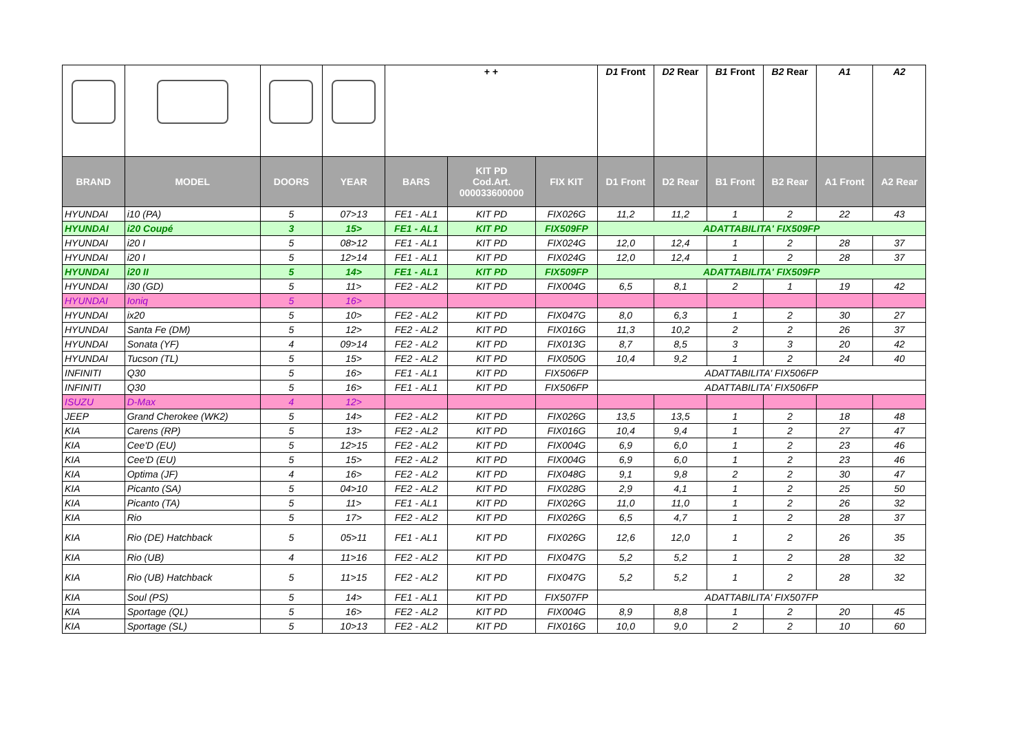| | | | | + + | | | D1 Front | D2 Rear | B1 Front | B2 Rear | A1 | A2 |
| BRAND | MODEL | DOORS | YEAR | BARS | KIT PD Cod.Art. 000033600000 | FIX KIT | D1 Front | D2 Rear | B1 Front | B2 Rear | A1 Front | A2 Rear |
| HYUNDAI | i10 (PA) | 5 | 07>13 | FE1 - AL1 | KIT PD | FIX026G | 11,2 | 11,2 | 1 | 2 | 22 | 43 |
| HYUNDAI | i20 Coupé | 3 | 15> | FE1 - AL1 | KIT PD | FIX509FP | ADATTABILITA' FIX509FP | | | | | |
| HYUNDAI | i20 I | 5 | 08>12 | FE1 - AL1 | KIT PD | FIX024G | 12,0 | 12,4 | 1 | 2 | 28 | 37 |
| HYUNDAI | i20 I | 5 | 12>14 | FE1 - AL1 | KIT PD | FIX024G | 12,0 | 12,4 | 1 | 2 | 28 | 37 |
| HYUNDAI | i20 II | 5 | 14> | FE1 - AL1 | KIT PD | FIX509FP | ADATTABILITA' FIX509FP | | | | | |
| HYUNDAI | i30 (GD) | 5 | 11> | FE2 - AL2 | KIT PD | FIX004G | 6,5 | 8,1 | 2 | 1 | 19 | 42 |
| HYUNDAI | Ioniq | 5 | 16> | | | | | | | | | |
| HYUNDAI | ix20 | 5 | 10> | FE2 - AL2 | KIT PD | FIX047G | 8,0 | 6,3 | 1 | 2 | 30 | 27 |
| HYUNDAI | Santa Fe (DM) | 5 | 12> | FE2 - AL2 | KIT PD | FIX016G | 11,3 | 10,2 | 2 | 2 | 26 | 37 |
| HYUNDAI | Sonata (YF) | 4 | 09>14 | FE2 - AL2 | KIT PD | FIX013G | 8,7 | 8,5 | 3 | 3 | 20 | 42 |
| HYUNDAI | Tucson (TL) | 5 | 15> | FE2 - AL2 | KIT PD | FIX050G | 10,4 | 9,2 | 1 | 2 | 24 | 40 |
| INFINITI | Q30 | 5 | 16> | FE1 - AL1 | KIT PD | FIX506FP | ADATTABILITA' FIX506FP | | | | | |
| INFINITI | Q30 | 5 | 16> | FE1 - AL1 | KIT PD | FIX506FP | ADATTABILITA' FIX506FP | | | | | |
| ISUZU | D-Max | 4 | 12> | | | | | | | | | |
| JEEP | Grand Cherokee (WK2) | 5 | 14> | FE2 - AL2 | KIT PD | FIX026G | 13,5 | 13,5 | 1 | 2 | 18 | 48 |
| KIA | Carens (RP) | 5 | 13> | FE2 - AL2 | KIT PD | FIX016G | 10,4 | 9,4 | 1 | 2 | 27 | 47 |
| KIA | Cee'D (EU) | 5 | 12>15 | FE2 - AL2 | KIT PD | FIX004G | 6,9 | 6,0 | 1 | 2 | 23 | 46 |
| KIA | Cee'D (EU) | 5 | 15> | FE2 - AL2 | KIT PD | FIX004G | 6,9 | 6,0 | 1 | 2 | 23 | 46 |
| KIA | Optima (JF) | 4 | 16> | FE2 - AL2 | KIT PD | FIX048G | 9,1 | 9,8 | 2 | 2 | 30 | 47 |
| KIA | Picanto (SA) | 5 | 04>10 | FE2 - AL2 | KIT PD | FIX028G | 2,9 | 4,1 | 1 | 2 | 25 | 50 |
| KIA | Picanto (TA) | 5 | 11> | FE1 - AL1 | KIT PD | FIX026G | 11,0 | 11,0 | 1 | 2 | 26 | 32 |
| KIA | Rio | 5 | 17> | FE2 - AL2 | KIT PD | FIX026G | 6,5 | 4,7 | 1 | 2 | 28 | 37 |
| KIA | Rio (DE) Hatchback | 5 | 05>11 | FE1 - AL1 | KIT PD | FIX026G | 12,6 | 12,0 | 1 | 2 | 26 | 35 |
| KIA | Rio (UB) | 4 | 11>16 | FE2 - AL2 | KIT PD | FIX047G | 5,2 | 5,2 | 1 | 2 | 28 | 32 |
| KIA | Rio (UB) Hatchback | 5 | 11>15 | FE2 - AL2 | KIT PD | FIX047G | 5,2 | 5,2 | 1 | 2 | 28 | 32 |
| KIA | Soul (PS) | 5 | 14> | FE1 - AL1 | KIT PD | FIX507FP | ADATTABILITA' FIX507FP | | | | | |
| KIA | Sportage (QL) | 5 | 16> | FE2 - AL2 | KIT PD | FIX004G | 8,9 | 8,8 | 1 | 2 | 20 | 45 |
| KIA | Sportage (SL) | 5 | 10>13 | FE2 - AL2 | KIT PD | FIX016G | 10,0 | 9,0 | 2 | 2 | 10 | 60 |